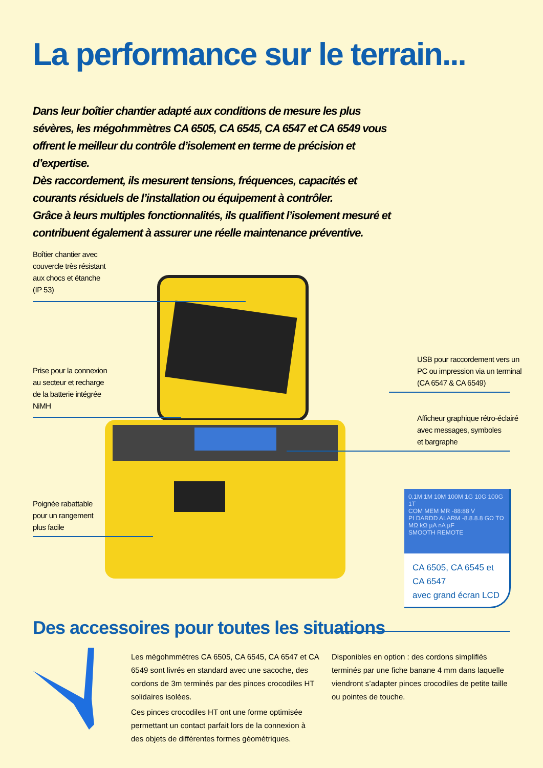La performance sur le terrain...
Dans leur boîtier chantier adapté aux conditions de mesure les plus sévères, les mégohmmètres CA 6505, CA 6545, CA 6547 et CA 6549 vous offrent le meilleur du contrôle d’isolement en terme de précision et d’expertise.
Dès raccordement, ils mesurent tensions, fréquences, capacités et courants résiduels de l’installation ou équipement à contrôler.
Grâce à leurs multiples fonctionnalités, ils qualifient l’isolement mesuré et contribuent également à assurer une réelle maintenance préventive.
Boîtier chantier avec
couvercle très résistant
aux chocs et étanche
(IP 53)
Prise pour la connexion
au secteur et recharge
de la batterie intégrée
NiMH
Poignée rabattable
pour un rangement
plus facile
USB pour raccordement vers un
PC ou impression via un terminal
(CA 6547 & CA 6549)
Afficheur graphique rétro-éclairé
avec messages, symboles
et bargraphe
0.1M 1M 10M 100M 1G 10G 100G 1T
COM MEM MR -88:88 V
PI DARDD ALARM -8.8.8.8 GΩ TΩ MΩ kΩ µA nA µF
SMOOTH REMOTE
CA 6505, CA 6545 et CA 6547
avec grand écran LCD
Des accessoires pour toutes les situations
Les mégohmmètres CA 6505, CA 6545, CA 6547 et CA 6549 sont livrés en standard avec une sacoche, des cordons de 3m terminés par des pinces crocodiles HT solidaires isolées.
Ces pinces crocodiles HT ont une forme optimisée permettant un contact parfait lors de la connexion à des objets de différentes formes géométriques.
Disponibles en option : des cordons simplifiés terminés par une fiche banane 4 mm dans laquelle viendront s’adapter pinces crocodiles de petite taille ou pointes de touche.